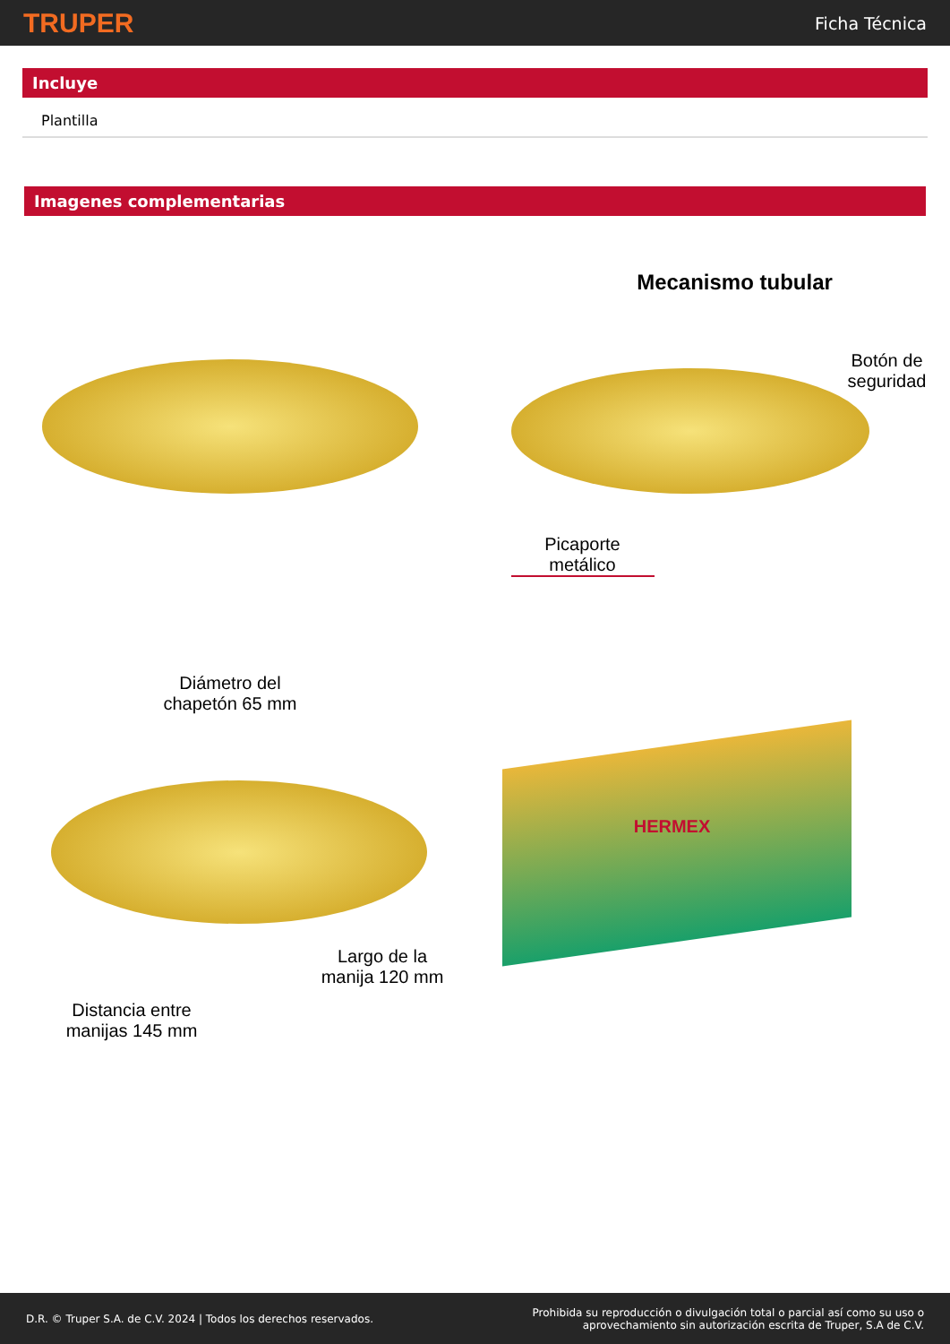TRUPER Ficha Técnica
Incluye
Plantilla
Imagenes complementarias
Mecanismo tubular
Botón de seguridad
Picaporte metálico
Diámetro del chapetón 65 mm
Largo de la manija 120 mm
Distancia entre manijas 145 mm
HERMEX
D.R. © Truper S.A. de C.V. 2024 | Todos los derechos reservados. Prohibida su reproducción o divulgación total o parcial así como su uso o
aprovechamiento sin autorización escrita de Truper, S.A de C.V.